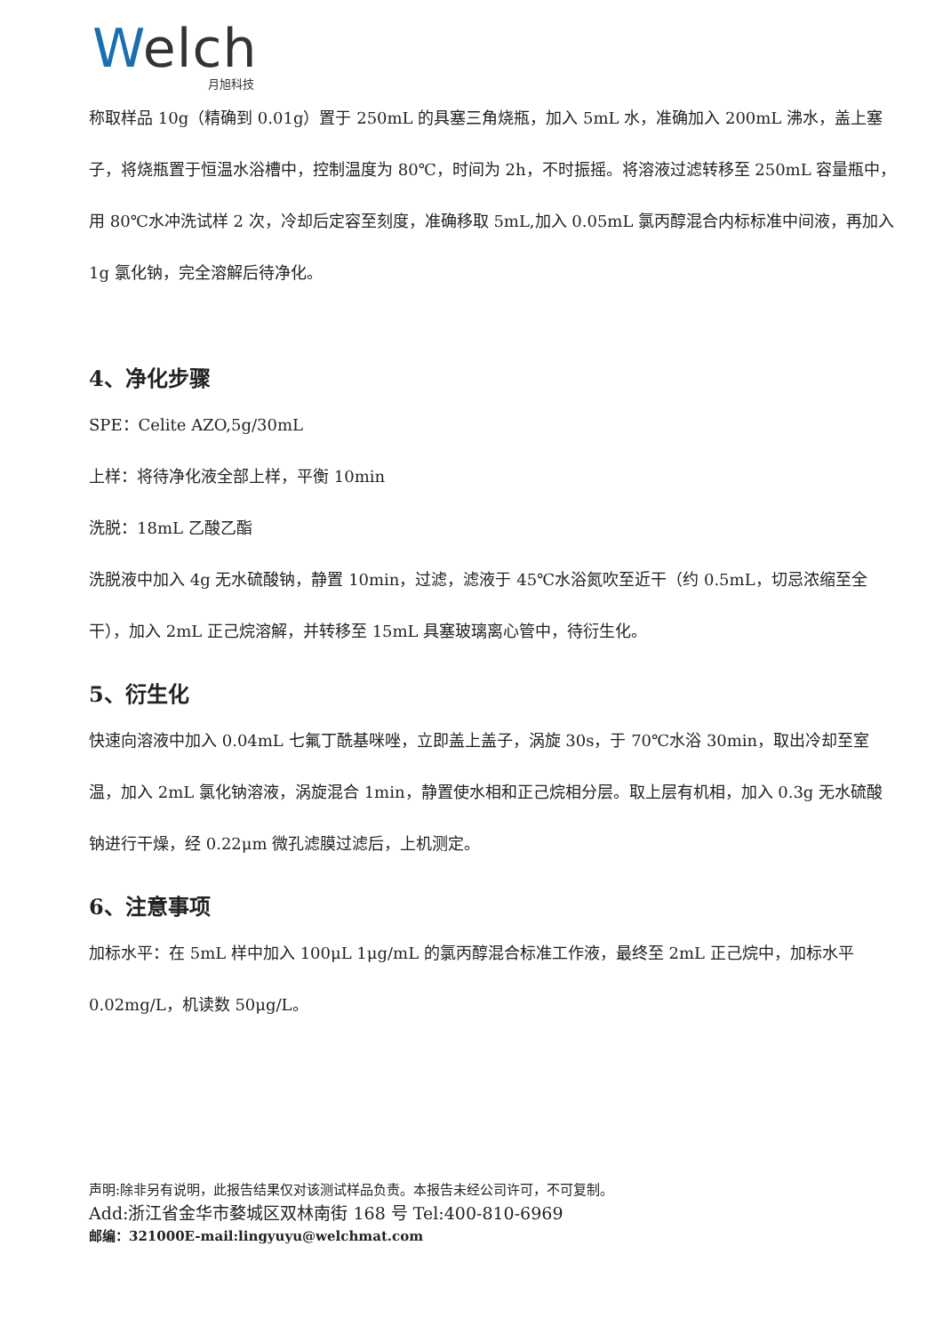Welch
月旭科技
称取样品 10g（精确到 0.01g）置于 250mL 的具塞三角烧瓶，加入 5mL 水，准确加入 200mL 沸水，盖上塞子，将烧瓶置于恒温水浴槽中，控制温度为 80℃，时间为 2h，不时振摇。将溶液过滤转移至 250mL 容量瓶中，用 80℃水冲洗试样 2 次，冷却后定容至刻度，准确移取 5mL,加入 0.05mL 氯丙醇混合内标标准中间液，再加入 1g 氯化钠，完全溶解后待净化。
4、净化步骤
SPE：Celite AZO,5g/30mL
上样：将待净化液全部上样，平衡 10min
洗脱：18mL 乙酸乙酯
洗脱液中加入 4g 无水硫酸钠，静置 10min，过滤，滤液于 45℃水浴氮吹至近干（约 0.5mL，切忌浓缩至全干），加入 2mL 正己烷溶解，并转移至 15mL 具塞玻璃离心管中，待衍生化。
5、衍生化
快速向溶液中加入 0.04mL 七氟丁酰基咪唑，立即盖上盖子，涡旋 30s，于 70℃水浴 30min，取出冷却至室温，加入 2mL 氯化钠溶液，涡旋混合 1min，静置使水相和正己烷相分层。取上层有机相，加入 0.3g 无水硫酸钠进行干燥，经 0.22μm 微孔滤膜过滤后，上机测定。
6、注意事项
加标水平：在 5mL 样中加入 100μL 1μg/mL 的氯丙醇混合标准工作液，最终至 2mL 正己烷中，加标水平 0.02mg/L，机读数 50μg/L。
声明:除非另有说明，此报告结果仅对该测试样品负责。本报告未经公司许可，不可复制。
Add:浙江省金华市婺城区双林南街 168 号 Tel:400-810-6969
邮编：321000E-mail:lingyuyu@welchmat.com